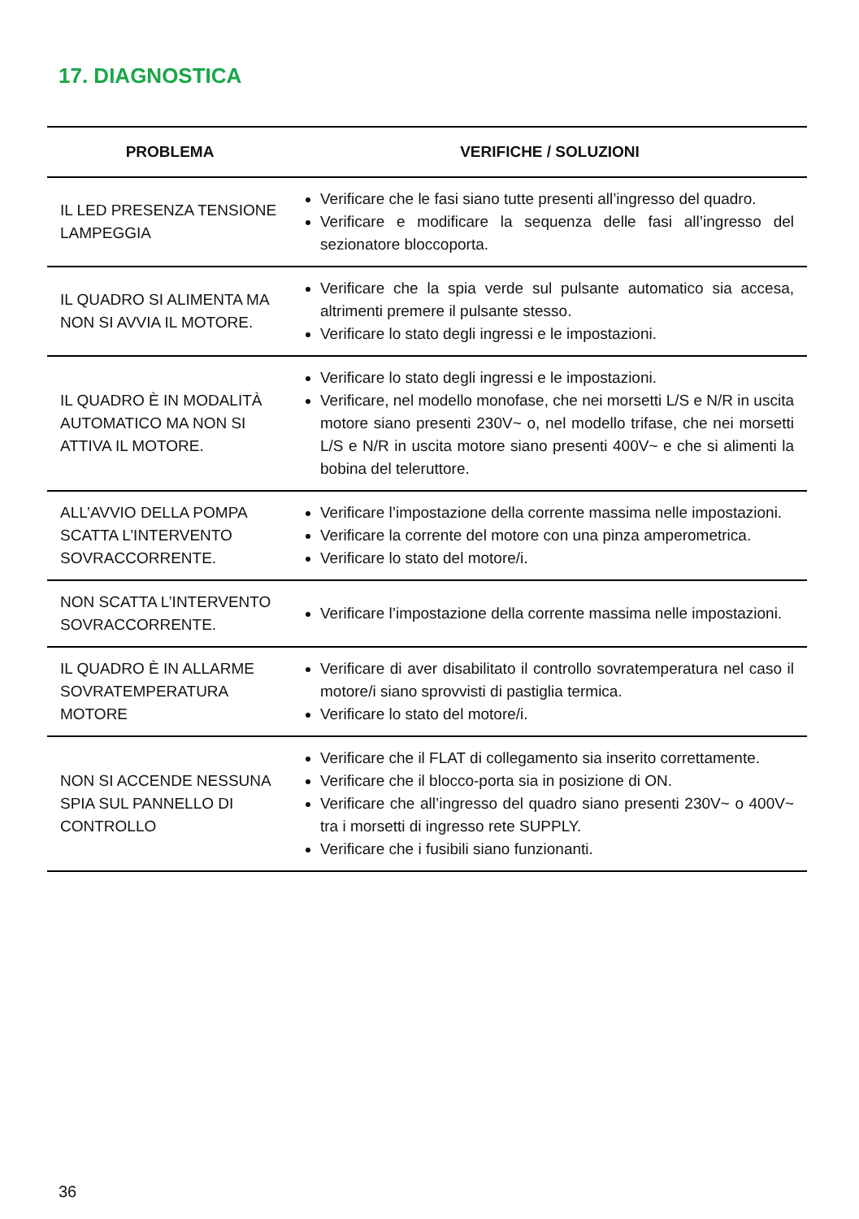17. DIAGNOSTICA
| PROBLEMA | VERIFICHE / SOLUZIONI |
| --- | --- |
| IL LED PRESENZA TENSIONE LAMPEGGIA | Verificare che le fasi siano tutte presenti all’ingresso del quadro. Verificare e modificare la sequenza delle fasi all’ingresso del sezionatore bloccoporta. |
| IL QUADRO SI ALIMENTA MA NON SI AVVIA IL MOTORE. | Verificare che la spia verde sul pulsante automatico sia accesa, altrimenti premere il pulsante stesso. Verificare lo stato degli ingressi e le impostazioni. |
| IL QUADRO È IN MODALITÀ AUTOMATICO MA NON SI ATTIVA IL MOTORE. | Verificare lo stato degli ingressi e le impostazioni. Verificare, nel modello monofase, che nei morsetti L/S e N/R in uscita motore siano presenti 230V~ o, nel modello trifase, che nei morsetti L/S e N/R in uscita motore siano presenti 400V~ e che si alimenti la bobina del teleruttore. |
| ALL’AVVIO DELLA POMPA SCATTA L’INTERVENTO SOVRACCORRENTE. | Verificare l’impostazione della corrente massima nelle impostazioni. Verificare la corrente del motore con una pinza amperometrica. Verificare lo stato del motore/i. |
| NON SCATTA L’INTERVENTO SOVRACCORRENTE. | Verificare l’impostazione della corrente massima nelle impostazioni. |
| IL QUADRO È IN ALLARME SOVRATEMPERATURA MOTORE | Verificare di aver disabilitato il controllo sovratemperatura nel caso il motore/i siano sprovvisti di pastiglia termica. Verificare lo stato del motore/i. |
| NON SI ACCENDE NESSUNA SPIA SUL PANNELLO DI CONTROLLO | Verificare che il FLAT di collegamento sia inserito correttamente. Verificare che il blocco-porta sia in posizione di ON. Verificare che all’ingresso del quadro siano presenti 230V~ o 400V~ tra i morsetti di ingresso rete SUPPLY. Verificare che i fusibili siano funzionanti. |
36